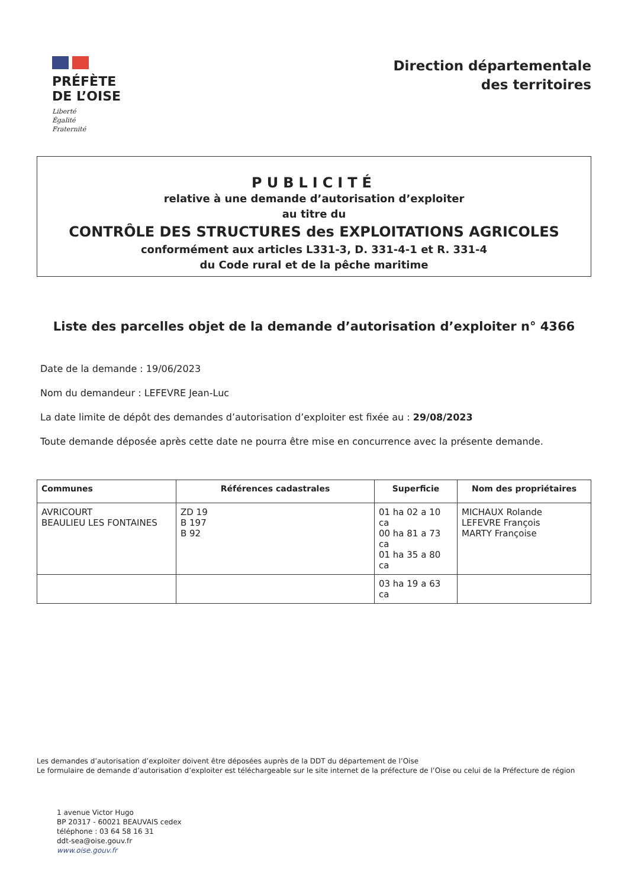PRÉFÈTE
DE L’OISE
Liberté
Égalité
Fraternité
Direction départementale
des territoires
PUBLICITÉ
relative à une demande d’autorisation d’exploiter
au titre du
CONTRÔLE DES STRUCTURES des EXPLOITATIONS AGRICOLES
conformément aux articles L331-3, D. 331-4-1 et R. 331-4
du Code rural et de la pêche maritime
Liste des parcelles objet de la demande d’autorisation d’exploiter n° 4366
Date de la demande : 19/06/2023
Nom du demandeur : LEFEVRE Jean-Luc
La date limite de dépôt des demandes d’autorisation d’exploiter est fixée au : 29/08/2023
Toute demande déposée après cette date ne pourra être mise en concurrence avec la présente demande.
| Communes | Références cadastrales | Superficie | Nom des propriétaires |
| --- | --- | --- | --- |
| AVRICOURT BEAULIEU LES FONTAINES | ZD 19 B 197 B 92 | 01 ha 02 a 10 ca 00 ha 81 a 73 ca 01 ha 35 a 80 ca | MICHAUX Rolande LEFEVRE François MARTY Françoise |
| | | 03 ha 19 a 63 ca | |
Les demandes d’autorisation d’exploiter doivent être déposées auprès de la DDT du département de l’Oise
Le formulaire de demande d’autorisation d’exploiter est téléchargeable sur le site internet de la préfecture de l’Oise ou celui de la Préfecture de région
1 avenue Victor Hugo
BP 20317 - 60021 BEAUVAIS cedex
téléphone : 03 64 58 16 31
ddt-sea@oise.gouv.fr
www.oise.gouv.fr